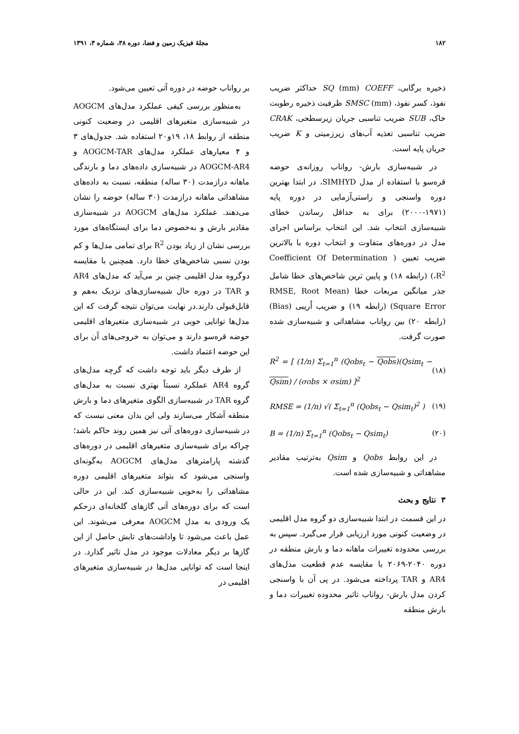۱۸۲ مجلهٔ فیزیک زمین و فضا، دوره ۳۸، شماره ۳، ۱۳۹۱
ذخیره برگابی، SQ (mm) COEFF حداکثر ضریب نفوذ، کسر نفوذ، SMSC (mm) ظرفیت ذخیره رطوبت خاک، SUB ضریب تناسبی جریان زیرسطحی، CRAK ضریب تناسبی تغذیه آب‌های زیرزمینی و K ضریب جریان پایه است.
در شبیه‌سازی بارش- رواناب روزانه‌ی حوضه قره‌سو با استفاده از مدل SIMHYD، در ابتدا بهترین دوره واسنجی و راستی‌آزمایی در دوره پایه (۱۹۷۱-۲۰۰۰) برای به حداقل رساندن خطای شبیه‌سازی انتخاب شد. این انتخاب براساس اجرای مدل در دوره‌های متفاوت و انتخاب دوره با بالاترین ضریب تعیین ( Coefficient Of Determination ،R<sup>2</sup>) (رابطه ۱۸) و پایین ترین شاخص‌های خطا شامل جذر میانگین مربعات خطا (RMSE, Root Mean Square Error) (رابطه ۱۹) و ضریب اُریبی (Bias) (رابطه ۲۰) بین رواناب مشاهداتی و شبیه‌سازی شده صورت گرفت.
R<sup>2</sup> = [ (1/n) Σ<sub>t=1</sub><sup>n</sup> (Qobs<sub>t</sub> − Qobs)(Qsim<sub>t</sub> − Qsim) / (σobs × σsim) ]<sup>2</sup> (۱۸)
RMSE = (1/n) √( Σ<sub>t=1</sub><sup>n</sup> (Qobs<sub>t</sub> − Qsim<sub>t</sub>)<sup>2</sup> ) (۱۹)
B = (1/n) Σ<sub>t=1</sub><sup>n</sup> (Qobs<sub>t</sub> − Qsim<sub>t</sub>) (۲۰)
در این روابط Qobs و Qsim به‌ترتیب مقادیر مشاهداتی و شبیه‌سازی شده است.
۳ نتایج و بحث
در این قسمت در ابتدا شبیه‌سازی دو گروه مدل اقلیمی در وضعیت کنونی مورد ارزیابی قرار می‌گیرد. سپس به بررسی محدوده تغییرات ماهانه دما و بارش منطقه در دوره ۲۰۴۰-۲۰۶۹ با مقایسه عدم قطعیت مدل‌های AR4 و TAR پرداخته می‌شود. در پی آن با واسنجی کردن مدل بارش- رواناب تاثیر محدوده تغییرات دما و بارش منطقه
بر رواناب حوضه در دوره آتی تعیین می‌شود.
به‌منظور بررسی کیفی عملکرد مدل‌های AOGCM در شبیه‌سازی متغیرهای اقلیمی در وضعیت کنونی منطقه از روابط ۱۸، ۱۹و۲۰ استفاده شد. جدول‌های ۳ و ۴ معیارهای عملکرد مدل‌های AOGCM-TAR و AOGCM-AR4 در شبیه‌سازی داده‌های دما و بارندگی ماهانه درازمدت (۳۰ ساله) منطقه، نسبت به داده‌های مشاهداتی ماهانه درازمدت (۳۰ ساله) حوضه را نشان می‌دهند. عملکرد مدل‌های AOGCM در شبیه‌سازی مقادیر بارش و به‌خصوص دما برای ایستگاه‌های مورد بررسی نشان از زیاد بودن R<sup>2</sup> برای تمامی مدل‌ها و کم بودن نسبی شاخص‌های خطا دارد. همچنین با مقایسه دوگروه مدل اقلیمی چنین بر می‌آید که مدل‌های AR4 و TAR در دوره حال شبیه‌سازی‌های نزدیک به‌هم و قابل‌قبولی دارند.در نهایت می‌توان نتیجه گرفت که این مدل‌ها توانایی خوبی در شبیه‌سازی متغیرهای اقلیمی حوضه قره‌سو دارند و می‌توان به خروجی‌های آن برای این حوضه اعتماد داشت.
از طرف دیگر باید توجه داشت که گرچه مدل‌های گروه AR4 عملکرد نسبتاً بهتری نسبت به مدل‌های گروه TAR در شبیه‌سازی الگوی متغیرهای دما و بارش منطقه آشکار می‌سازند ولی این بدان معنی نیست که در شبیه‌سازی دوره‌های آتی نیز همین روند حاکم باشد؛ چراکه برای شبیه‌سازی متغیرهای اقلیمی در دوره‌های گذشته پارامترهای مدل‌های AOGCM به‌گونه‌ای واسنجی می‌شود که بتواند متغیرهای اقلیمی دوره مشاهداتی را به‌خوبی شبیه‌سازی کند. این در حالی است که برای دوره‌های آتی گازهای گلخانه‌ای درحکم یک ورودی به مدل AOGCM معرفی می‌شوند. این عمل باعث می‌شود تا واداشت‌های تابش حاصل از این گازها بر دیگر معادلات موجود در مدل تاثیر گذارد. در اینجا است که توانایی مدل‌ها در شبیه‌سازی متغیرهای اقلیمی در